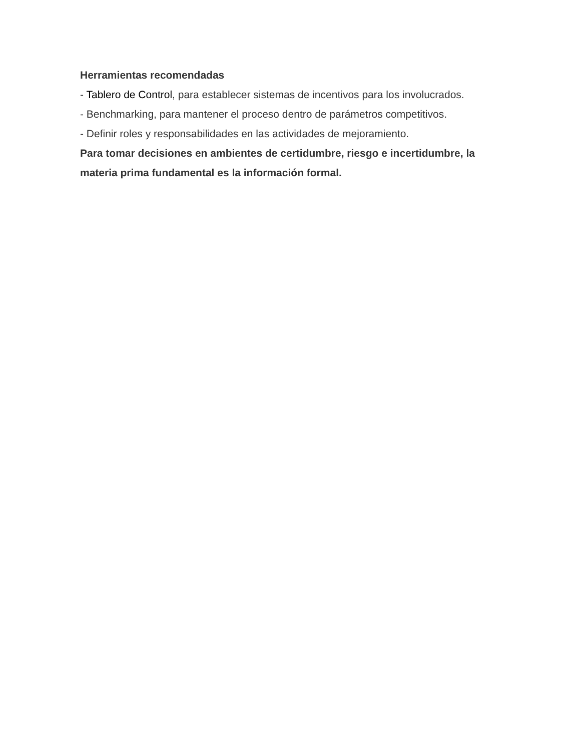Herramientas recomendadas
- Tablero de Control, para establecer sistemas de incentivos para los involucrados.
- Benchmarking, para mantener el proceso dentro de parámetros competitivos.
- Definir roles y responsabilidades en las actividades de mejoramiento.
Para tomar decisiones en ambientes de certidumbre, riesgo e incertidumbre, la materia prima fundamental es la información formal.